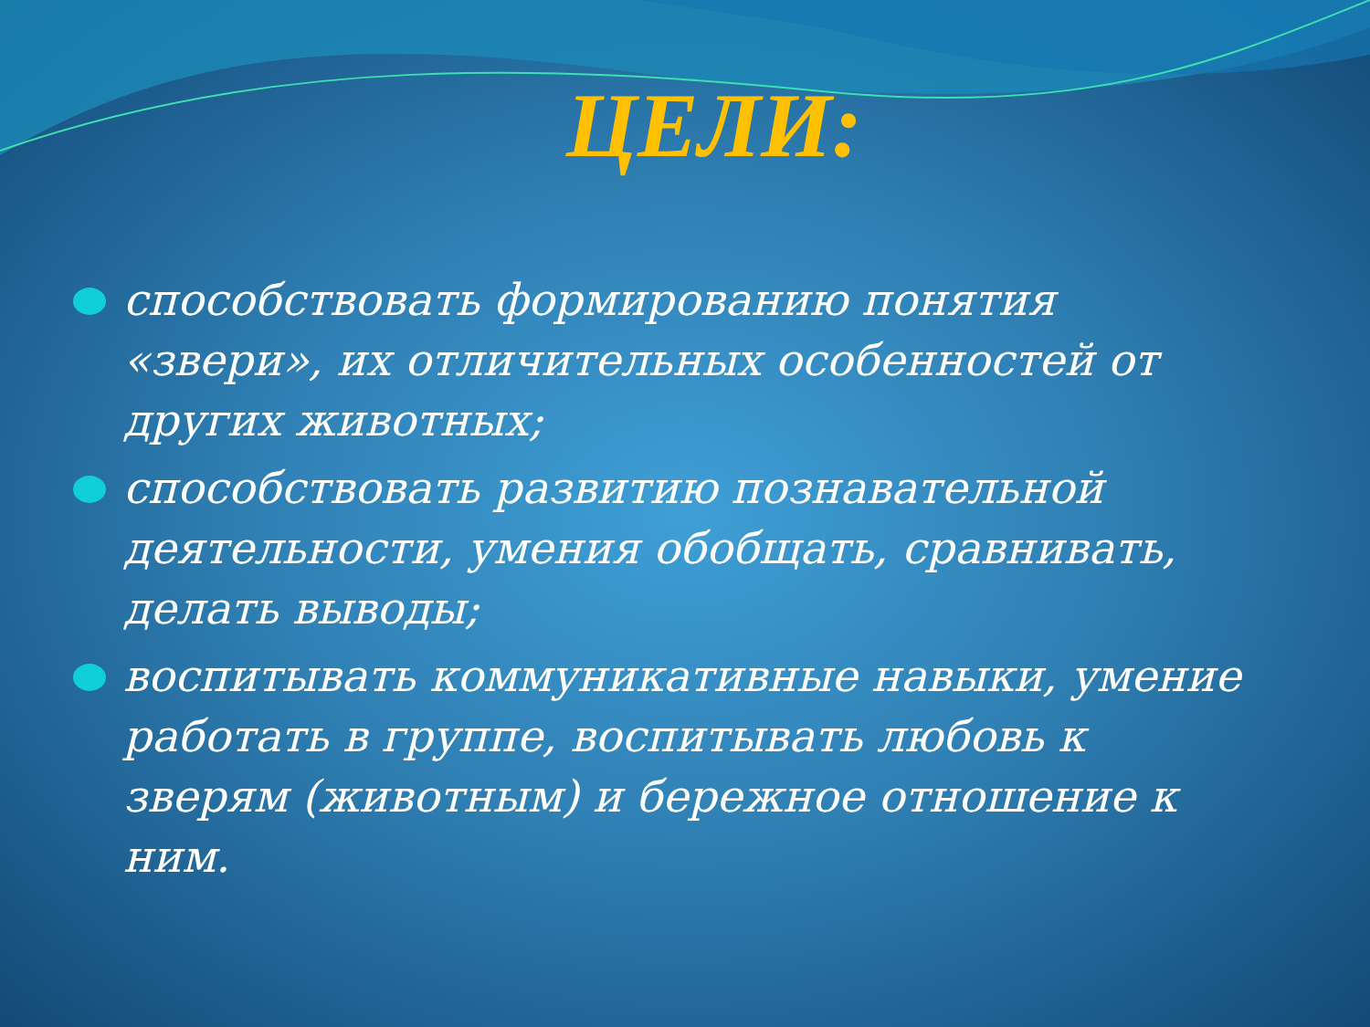ЦЕЛИ:
способствовать формированию понятия «звери», их отличительных особенностей от других животных;
способствовать развитию познавательной деятельности, умения обобщать, сравнивать, делать выводы;
воспитывать коммуникативные навыки, умение работать в группе, воспитывать любовь к зверям (животным) и бережное отношение к ним.